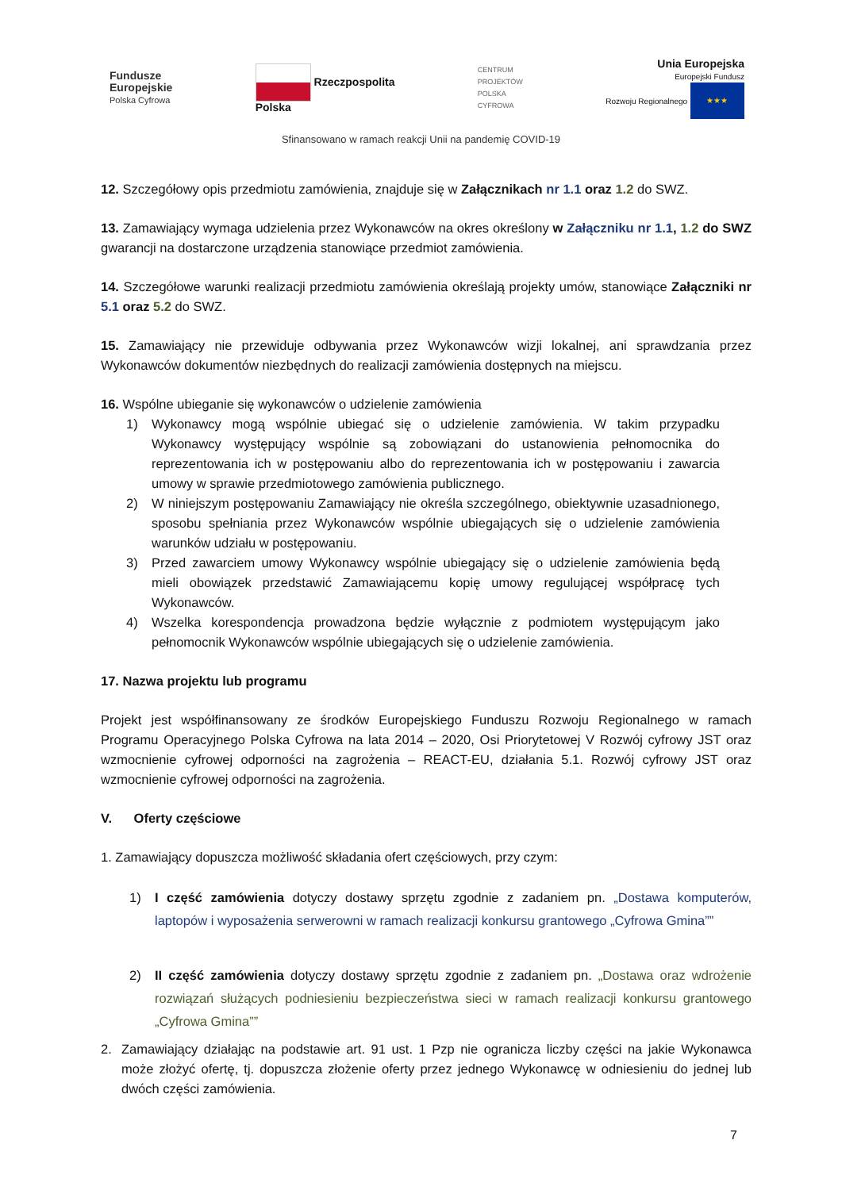Fundusze
Europejskie
Polska Cyfrowa
Rzeczpospolita
Polska
CENTRUM
PROJEKTÓW
POLSKA
CYFROWA
Unia Europejska
Europejski Fundusz
Rozwoju Regionalnego ★★★
Sfinansowano w ramach reakcji Unii na pandemię COVID-19
12. Szczegółowy opis przedmiotu zamówienia, znajduje się w Załącznikach nr 1.1 oraz 1.2 do SWZ.
13. Zamawiający wymaga udzielenia przez Wykonawców na okres określony w Załączniku nr 1.1, 1.2 do SWZ gwarancji na dostarczone urządzenia stanowiące przedmiot zamówienia.
14. Szczegółowe warunki realizacji przedmiotu zamówienia określają projekty umów, stanowiące Załączniki nr 5.1 oraz 5.2 do SWZ.
15. Zamawiający nie przewiduje odbywania przez Wykonawców wizji lokalnej, ani sprawdzania przez Wykonawców dokumentów niezbędnych do realizacji zamówienia dostępnych na miejscu.
16. Wspólne ubieganie się wykonawców o udzielenie zamówienia
1) Wykonawcy mogą wspólnie ubiegać się o udzielenie zamówienia. W takim przypadku Wykonawcy występujący wspólnie są zobowiązani do ustanowienia pełnomocnika do reprezentowania ich w postępowaniu albo do reprezentowania ich w postępowaniu i zawarcia umowy w sprawie przedmiotowego zamówienia publicznego.
2) W niniejszym postępowaniu Zamawiający nie określa szczególnego, obiektywnie uzasadnionego, sposobu spełniania przez Wykonawców wspólnie ubiegających się o udzielenie zamówienia warunków udziału w postępowaniu.
3) Przed zawarciem umowy Wykonawcy wspólnie ubiegający się o udzielenie zamówienia będą mieli obowiązek przedstawić Zamawiającemu kopię umowy regulującej współpracę tych Wykonawców.
4) Wszelka korespondencja prowadzona będzie wyłącznie z podmiotem występującym jako pełnomocnik Wykonawców wspólnie ubiegających się o udzielenie zamówienia.
17. Nazwa projektu lub programu
Projekt jest współfinansowany ze środków Europejskiego Funduszu Rozwoju Regionalnego w ramach Programu Operacyjnego Polska Cyfrowa na lata 2014 – 2020, Osi Priorytetowej V Rozwój cyfrowy JST oraz wzmocnienie cyfrowej odporności na zagrożenia – REACT-EU, działania 5.1. Rozwój cyfrowy JST oraz wzmocnienie cyfrowej odporności na zagrożenia.
V. Oferty częściowe
1. Zamawiający dopuszcza możliwość składania ofert częściowych, przy czym:
1) I część zamówienia dotyczy dostawy sprzętu zgodnie z zadaniem pn. „Dostawa komputerów, laptopów i wyposażenia serwerowni w ramach realizacji konkursu grantowego „Cyfrowa Gmina””
2) II część zamówienia dotyczy dostawy sprzętu zgodnie z zadaniem pn. „Dostawa oraz wdrożenie rozwiązań służących podniesieniu bezpieczeństwa sieci w ramach realizacji konkursu grantowego „Cyfrowa Gmina””
2. Zamawiający działając na podstawie art. 91 ust. 1 Pzp nie ogranicza liczby części na jakie Wykonawca może złożyć ofertę, tj. dopuszcza złożenie oferty przez jednego Wykonawcę w odniesieniu do jednej lub dwóch części zamówienia.
7